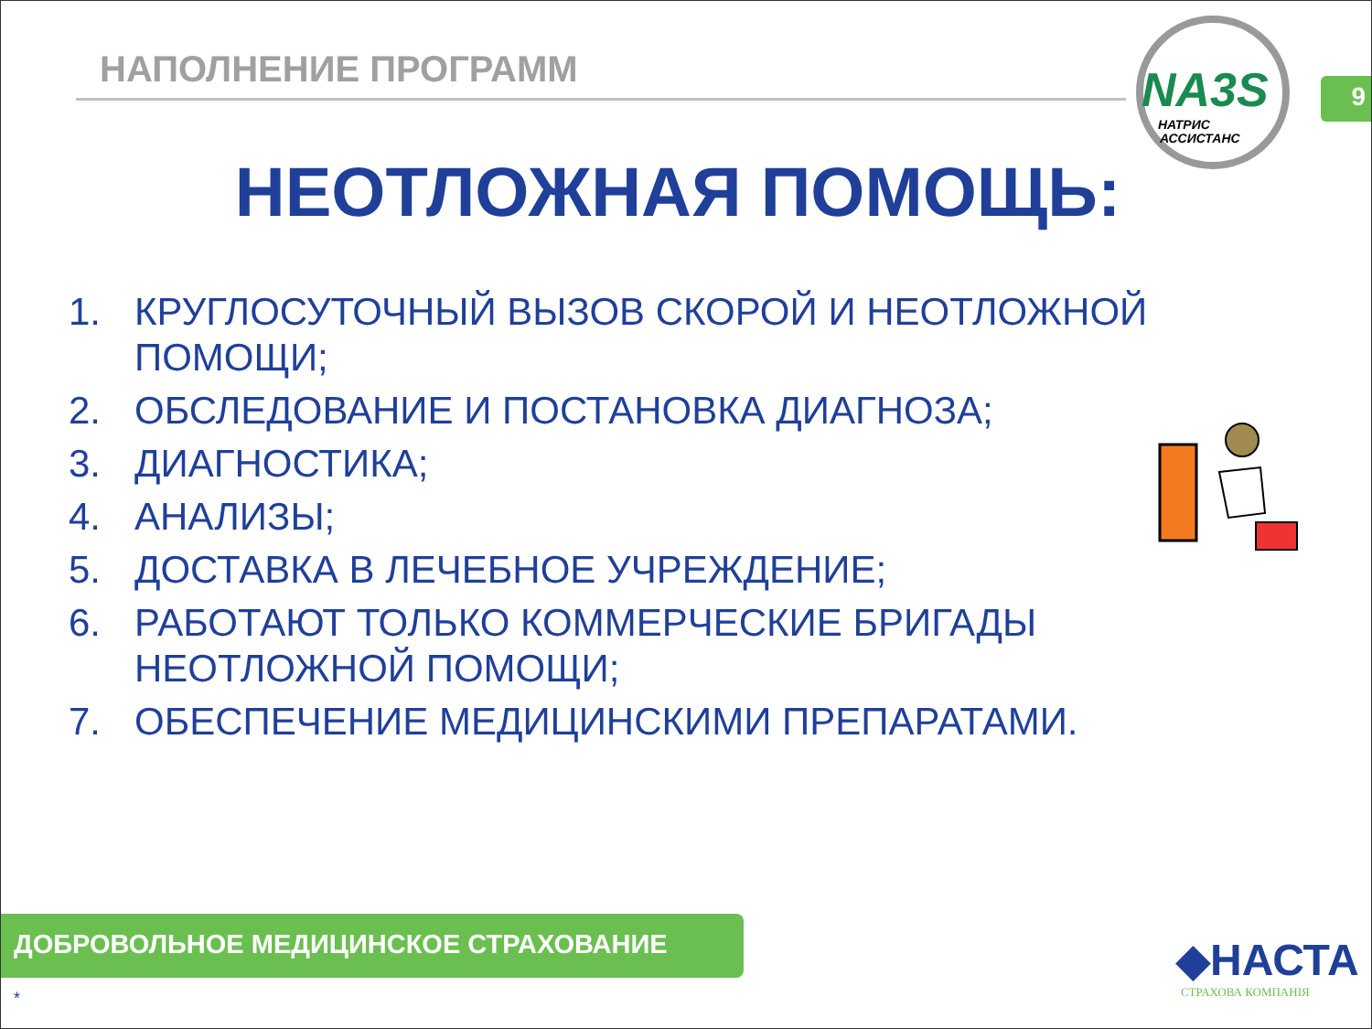НАПОЛНЕНИЕ ПРОГРАММ
NA3S
НАТРИС
АССИСТАНС
9
НЕОТЛОЖНАЯ ПОМОЩЬ:
1. КРУГЛОСУТОЧНЫЙ ВЫЗОВ СКОРОЙ И НЕОТЛОЖНОЙ ПОМОЩИ;
2. ОБСЛЕДОВАНИЕ И ПОСТАНОВКА ДИАГНОЗА;
3. ДИАГНОСТИКА;
4. АНАЛИЗЫ;
5. ДОСТАВКА В ЛЕЧЕБНОЕ УЧРЕЖДЕНИЕ;
6. РАБОТАЮТ ТОЛЬКО КОММЕРЧЕСКИЕ БРИГАДЫ НЕОТЛОЖНОЙ ПОМОЩИ;
7. ОБЕСПЕЧЕНИЕ МЕДИЦИНСКИМИ ПРЕПАРАТАМИ.
ДОБРОВОЛЬНОЕ МЕДИЦИНСКОЕ СТРАХОВАНИЕ
*
◆НАСТА
СТРАХОВА КОМПАНІЯ